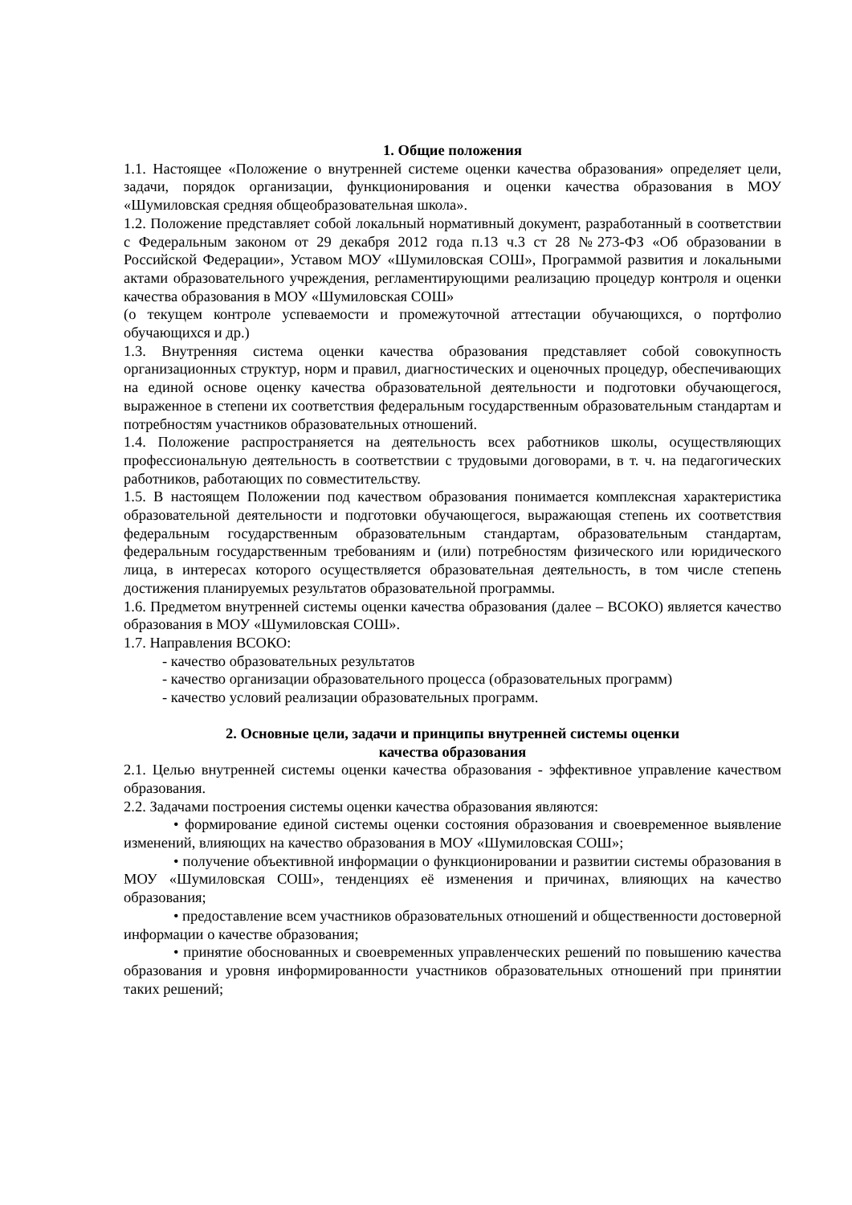1. Общие положения
1.1. Настоящее «Положение о внутренней системе оценки качества образования» определяет цели, задачи, порядок организации, функционирования и оценки качества образования в МОУ «Шумиловская средняя общеобразовательная школа».
1.2. Положение представляет собой локальный нормативный документ, разработанный в соответствии с Федеральным законом от 29 декабря 2012 года п.13 ч.3 ст 28 №273-ФЗ «Об образовании в Российской Федерации», Уставом МОУ «Шумиловская СОШ», Программой развития и локальными актами образовательного учреждения, регламентирующими реализацию процедур контроля и оценки качества образования в МОУ «Шумиловская СОШ»
(о текущем контроле успеваемости и промежуточной аттестации обучающихся, о портфолио обучающихся и др.)
1.3. Внутренняя система оценки качества образования представляет собой совокупность организационных структур, норм и правил, диагностических и оценочных процедур, обеспечивающих на единой основе оценку качества образовательной деятельности и подготовки обучающегося, выраженное в степени их соответствия федеральным государственным образовательным стандартам и потребностям участников образовательных отношений.
1.4. Положение распространяется на деятельность всех работников школы, осуществляющих профессиональную деятельность в соответствии с трудовыми договорами, в т. ч. на педагогических работников, работающих по совместительству.
1.5. В настоящем Положении под качеством образования понимается комплексная характеристика образовательной деятельности и подготовки обучающегося, выражающая степень их соответствия федеральным государственным образовательным стандартам, образовательным стандартам, федеральным государственным требованиям и (или) потребностям физического или юридического лица, в интересах которого осуществляется образовательная деятельность, в том числе степень достижения планируемых результатов образовательной программы.
1.6. Предметом внутренней системы оценки качества образования (далее – ВСОКО) является качество образования в МОУ «Шумиловская СОШ».
1.7. Направления ВСОКО:
- качество образовательных результатов
- качество организации образовательного процесса (образовательных программ)
- качество условий реализации образовательных программ.
2. Основные цели, задачи и принципы внутренней системы оценки
качества образования
2.1. Целью внутренней системы оценки качества образования - эффективное управление качеством образования.
2.2. Задачами построения системы оценки качества образования являются:
• формирование единой системы оценки состояния образования и своевременное выявление изменений, влияющих на качество образования в МОУ «Шумиловская СОШ»;
• получение объективной информации о функционировании и развитии системы образования в МОУ «Шумиловская СОШ», тенденциях её изменения и причинах, влияющих на качество образования;
• предоставление всем участников образовательных отношений и общественности достоверной информации о качестве образования;
• принятие обоснованных и своевременных управленческих решений по повышению качества образования и уровня информированности участников образовательных отношений при принятии таких решений;